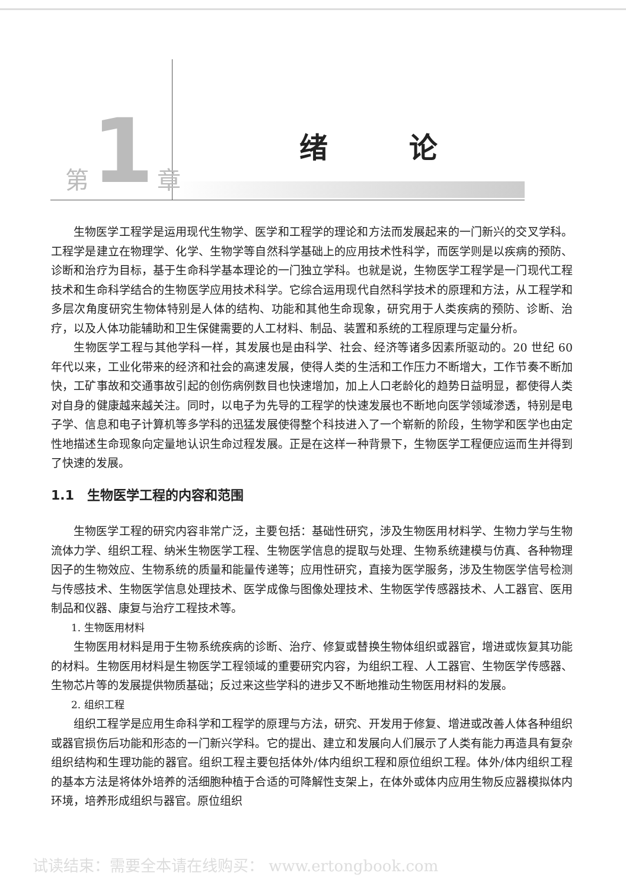第 1 章
绪 论
生物医学工程学是运用现代生物学、医学和工程学的理论和方法而发展起来的一门新兴的交叉学科。工程学是建立在物理学、化学、生物学等自然科学基础上的应用技术性科学，而医学则是以疾病的预防、诊断和治疗为目标，基于生命科学基本理论的一门独立学科。也就是说，生物医学工程学是一门现代工程技术和生命科学结合的生物医学应用技术科学。它综合运用现代自然科学技术的原理和方法，从工程学和多层次角度研究生物体特别是人体的结构、功能和其他生命现象，研究用于人类疾病的预防、诊断、治疗，以及人体功能辅助和卫生保健需要的人工材料、制品、装置和系统的工程原理与定量分析。
生物医学工程与其他学科一样，其发展也是由科学、社会、经济等诸多因素所驱动的。20 世纪 60 年代以来，工业化带来的经济和社会的高速发展，使得人类的生活和工作压力不断增大，工作节奏不断加快，工矿事故和交通事故引起的创伤病例数目也快速增加，加上人口老龄化的趋势日益明显，都使得人类对自身的健康越来越关注。同时，以电子为先导的工程学的快速发展也不断地向医学领域渗透，特别是电子学、信息和电子计算机等多学科的迅猛发展使得整个科技进入了一个崭新的阶段，生物学和医学也由定性地描述生命现象向定量地认识生命过程发展。正是在这样一种背景下，生物医学工程便应运而生并得到了快速的发展。
1.1　生物医学工程的内容和范围
生物医学工程的研究内容非常广泛，主要包括：基础性研究，涉及生物医用材料学、生物力学与生物流体力学、组织工程、纳米生物医学工程、生物医学信息的提取与处理、生物系统建模与仿真、各种物理因子的生物效应、生物系统的质量和能量传递等；应用性研究，直接为医学服务，涉及生物医学信号检测与传感技术、生物医学信息处理技术、医学成像与图像处理技术、生物医学传感器技术、人工器官、医用制品和仪器、康复与治疗工程技术等。
1. 生物医用材料
生物医用材料是用于生物系统疾病的诊断、治疗、修复或替换生物体组织或器官，增进或恢复其功能的材料。生物医用材料是生物医学工程领域的重要研究内容，为组织工程、人工器官、生物医学传感器、生物芯片等的发展提供物质基础；反过来这些学科的进步又不断地推动生物医用材料的发展。
2. 组织工程
组织工程学是应用生命科学和工程学的原理与方法，研究、开发用于修复、增进或改善人体各种组织或器官损伤后功能和形态的一门新兴学科。它的提出、建立和发展向人们展示了人类有能力再造具有复杂组织结构和生理功能的器官。组织工程主要包括体外/体内组织工程和原位组织工程。体外/体内组织工程的基本方法是将体外培养的活细胞种植于合适的可降解性支架上，在体外或体内应用生物反应器模拟体内环境，培养形成组织与器官。原位组织
试读结束：需要全本请在线购买： www.ertongbook.com